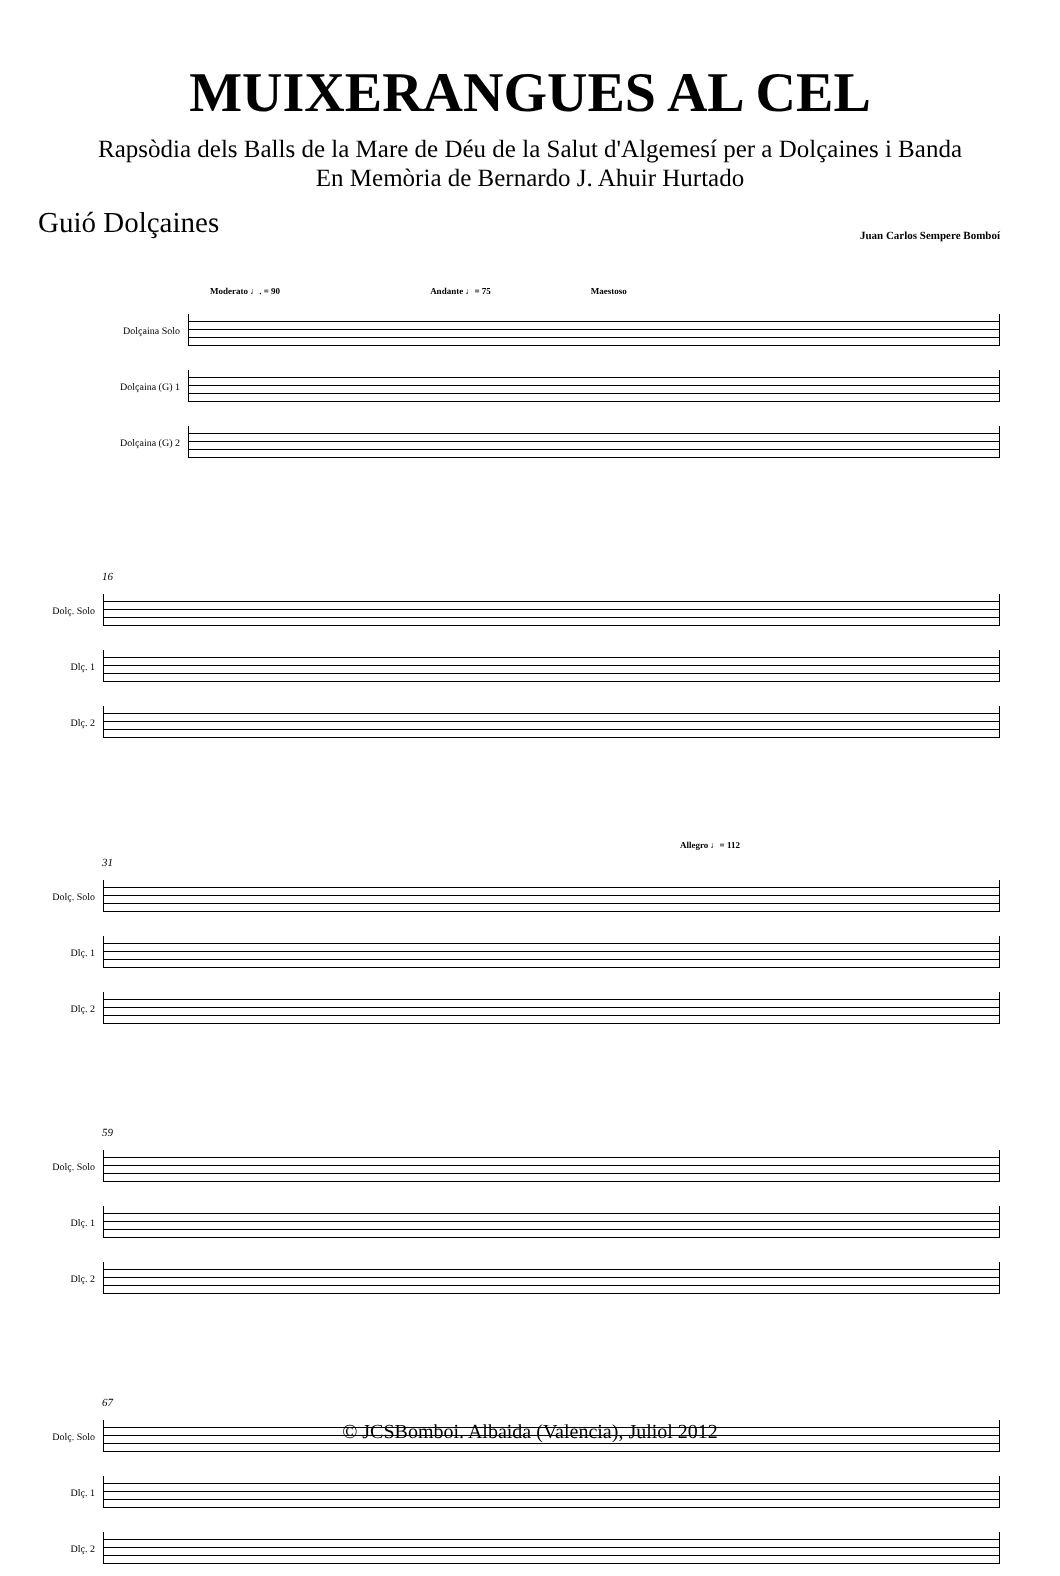MUIXERANGUES AL CEL
Rapsòdia dels Balls de la Mare de Déu de la Salut d'Algemesí per a Dolçaines i Banda
En Memòria de Bernardo J. Ahuir Hurtado
Guió Dolçaines
Juan Carlos Sempere Bomboí
Moderato ♩. = 90 Andante ♩= 75 Maestoso
Dolçaina Solo
Dolçaina (G) 1
Dolçaina (G) 2
16
Dolç. Solo
Dlç. 1
Dlç. 2
Allegro ♩= 112
31
Dolç. Solo
Dlç. 1
Dlç. 2
59
Dolç. Solo
Dlç. 1
Dlç. 2
67
Dolç. Solo
Dlç. 1
Dlç. 2
© JCSBomboi. Albaida (Valencia), Juliol 2012